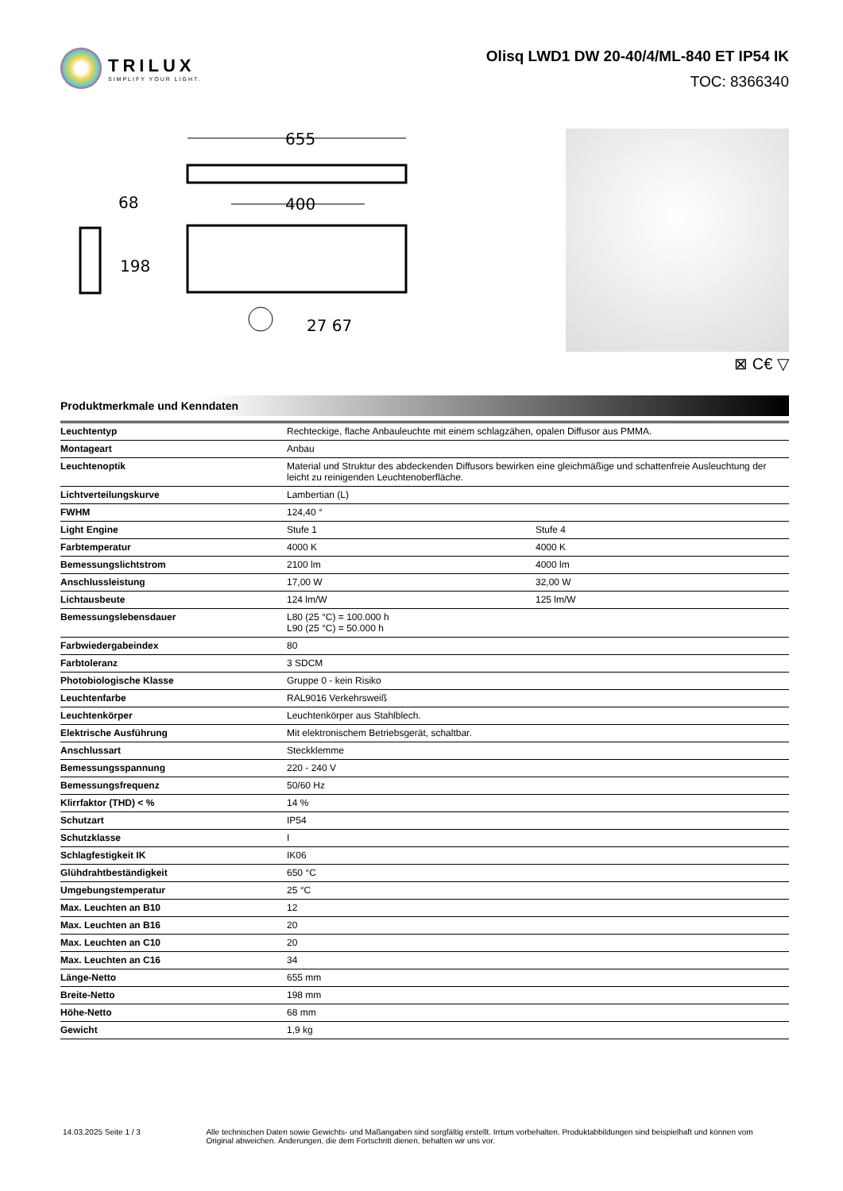TRILUX
SIMPLIFY YOUR LIGHT.
Olisq LWD1 DW 20-40/4/ML-840 ET IP54 IK
TOC: 8366340
655
400
68
198
27 67
⊠ C€ ▽
Produktmerkmale und Kenndaten
| Leuchtentyp | Rechteckige, flache Anbauleuchte mit einem schlagzähen, opalen Diffusor aus PMMA. | |
| Montageart | Anbau | |
| Leuchtenoptik | Material und Struktur des abdeckenden Diffusors bewirken eine gleichmäßige und schattenfreie Ausleuchtung der leicht zu reinigenden Leuchtenoberfläche. | |
| Lichtverteilungskurve | Lambertian (L) | |
| FWHM | 124,40 ° | |
| Light Engine | Stufe 1 | Stufe 4 |
| Farbtemperatur | 4000 K | 4000 K |
| Bemessungslichtstrom | 2100 lm | 4000 lm |
| Anschlussleistung | 17,00 W | 32,00 W |
| Lichtausbeute | 124 lm/W | 125 lm/W |
| Bemessungslebensdauer | L80 (25 °C) = 100.000 h L90 (25 °C) = 50.000 h | |
| Farbwiedergabeindex | 80 | |
| Farbtoleranz | 3 SDCM | |
| Photobiologische Klasse | Gruppe 0 - kein Risiko | |
| Leuchtenfarbe | RAL9016 Verkehrsweiß | |
| Leuchtenkörper | Leuchtenkörper aus Stahlblech. | |
| Elektrische Ausführung | Mit elektronischem Betriebsgerät, schaltbar. | |
| Anschlussart | Steckklemme | |
| Bemessungsspannung | 220 - 240 V | |
| Bemessungsfrequenz | 50/60 Hz | |
| Klirrfaktor (THD) < % | 14 % | |
| Schutzart | IP54 | |
| Schutzklasse | I | |
| Schlagfestigkeit IK | IK06 | |
| Glühdrahtbeständigkeit | 650 °C | |
| Umgebungstemperatur | 25 °C | |
| Max. Leuchten an B10 | 12 | |
| Max. Leuchten an B16 | 20 | |
| Max. Leuchten an C10 | 20 | |
| Max. Leuchten an C16 | 34 | |
| Länge-Netto | 655 mm | |
| Breite-Netto | 198 mm | |
| Höhe-Netto | 68 mm | |
| Gewicht | 1,9 kg | |
14.03.2025 Seite 1 / 3 Alle technischen Daten sowie Gewichts- und Maßangaben sind sorgfältig erstellt. Irrtum vorbehalten. Produktabbildungen sind beispielhaft und können vom Original abweichen. Änderungen, die dem Fortschritt dienen, behalten wir uns vor.